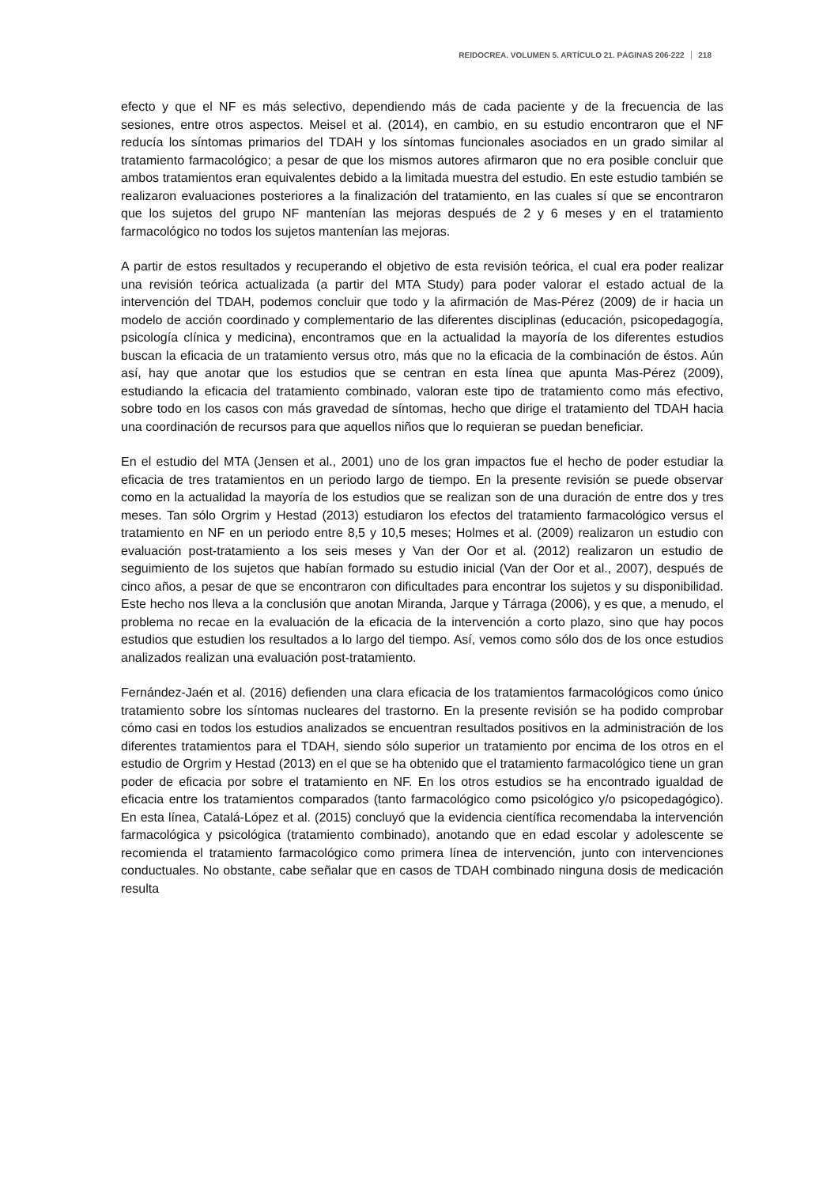REIDOCREA. VOLUMEN 5. ARTÍCULO 21. PÁGINAS 206-222 218
efecto y que el NF es más selectivo, dependiendo más de cada paciente y de la frecuencia de las sesiones, entre otros aspectos. Meisel et al. (2014), en cambio, en su estudio encontraron que el NF reducía los síntomas primarios del TDAH y los síntomas funcionales asociados en un grado similar al tratamiento farmacológico; a pesar de que los mismos autores afirmaron que no era posible concluir que ambos tratamientos eran equivalentes debido a la limitada muestra del estudio. En este estudio también se realizaron evaluaciones posteriores a la finalización del tratamiento, en las cuales sí que se encontraron que los sujetos del grupo NF mantenían las mejoras después de 2 y 6 meses y en el tratamiento farmacológico no todos los sujetos mantenían las mejoras.
A partir de estos resultados y recuperando el objetivo de esta revisión teórica, el cual era poder realizar una revisión teórica actualizada (a partir del MTA Study) para poder valorar el estado actual de la intervención del TDAH, podemos concluir que todo y la afirmación de Mas-Pérez (2009) de ir hacia un modelo de acción coordinado y complementario de las diferentes disciplinas (educación, psicopedagogía, psicología clínica y medicina), encontramos que en la actualidad la mayoría de los diferentes estudios buscan la eficacia de un tratamiento versus otro, más que no la eficacia de la combinación de éstos. Aún así, hay que anotar que los estudios que se centran en esta línea que apunta Mas-Pérez (2009), estudiando la eficacia del tratamiento combinado, valoran este tipo de tratamiento como más efectivo, sobre todo en los casos con más gravedad de síntomas, hecho que dirige el tratamiento del TDAH hacia una coordinación de recursos para que aquellos niños que lo requieran se puedan beneficiar.
En el estudio del MTA (Jensen et al., 2001) uno de los gran impactos fue el hecho de poder estudiar la eficacia de tres tratamientos en un periodo largo de tiempo. En la presente revisión se puede observar como en la actualidad la mayoría de los estudios que se realizan son de una duración de entre dos y tres meses. Tan sólo Orgrim y Hestad (2013) estudiaron los efectos del tratamiento farmacológico versus el tratamiento en NF en un periodo entre 8,5 y 10,5 meses; Holmes et al. (2009) realizaron un estudio con evaluación post-tratamiento a los seis meses y Van der Oor et al. (2012) realizaron un estudio de seguimiento de los sujetos que habían formado su estudio inicial (Van der Oor et al., 2007), después de cinco años, a pesar de que se encontraron con dificultades para encontrar los sujetos y su disponibilidad. Este hecho nos lleva a la conclusión que anotan Miranda, Jarque y Tárraga (2006), y es que, a menudo, el problema no recae en la evaluación de la eficacia de la intervención a corto plazo, sino que hay pocos estudios que estudien los resultados a lo largo del tiempo. Así, vemos como sólo dos de los once estudios analizados realizan una evaluación post-tratamiento.
Fernández-Jaén et al. (2016) defienden una clara eficacia de los tratamientos farmacológicos como único tratamiento sobre los síntomas nucleares del trastorno. En la presente revisión se ha podido comprobar cómo casi en todos los estudios analizados se encuentran resultados positivos en la administración de los diferentes tratamientos para el TDAH, siendo sólo superior un tratamiento por encima de los otros en el estudio de Orgrim y Hestad (2013) en el que se ha obtenido que el tratamiento farmacológico tiene un gran poder de eficacia por sobre el tratamiento en NF. En los otros estudios se ha encontrado igualdad de eficacia entre los tratamientos comparados (tanto farmacológico como psicológico y/o psicopedagógico). En esta línea, Catalá-López et al. (2015) concluyó que la evidencia científica recomendaba la intervención farmacológica y psicológica (tratamiento combinado), anotando que en edad escolar y adolescente se recomienda el tratamiento farmacológico como primera línea de intervención, junto con intervenciones conductuales. No obstante, cabe señalar que en casos de TDAH combinado ninguna dosis de medicación resulta